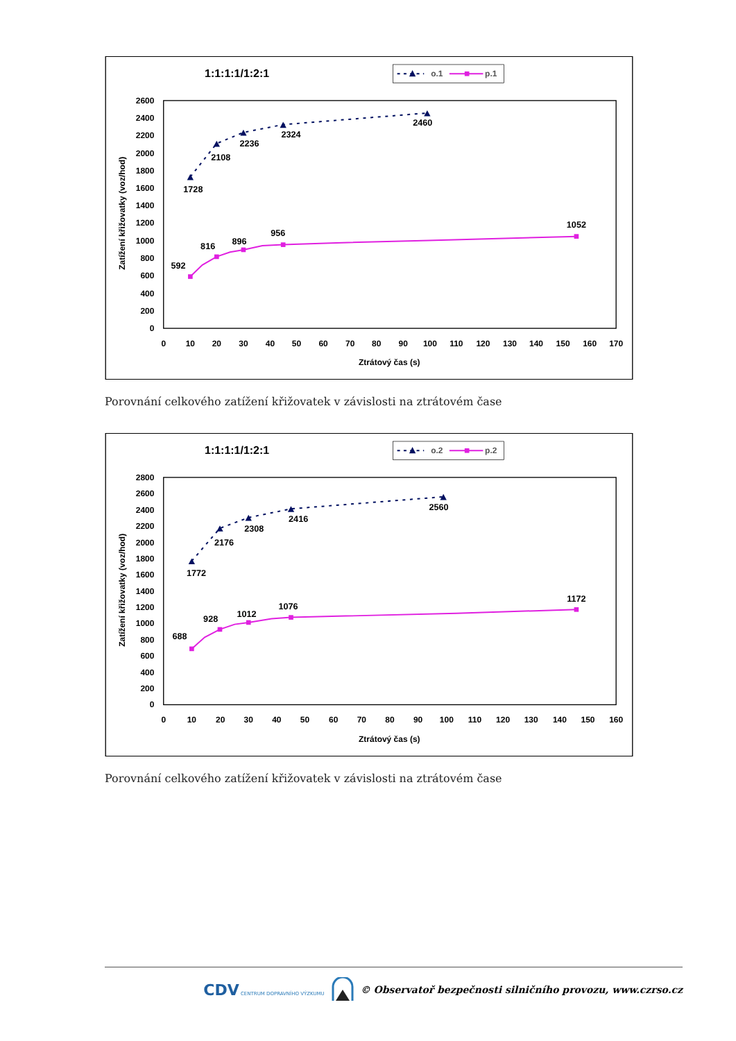1:1:1:1/1:2:1
o.1
p.1
2600
2400
2200
2000
1800
1600
1400
1200
1000
800
600
400
200
0
0
10
20
30
40
50
60
70
80
90
100
110
120
130
140
150
160
170
Ztrátový čas (s)
Zatížení křižovatky (voz/hod)
1728
2108
2236
2324
2460
592
816
896
956
1052
Porovnání celkového zatížení křižovatek v závislosti na ztrátovém čase
1:1:1:1/1:2:1
o.2
p.2
2800
2600
2400
2200
2000
1800
1600
1400
1200
1000
800
600
400
200
0
0
10
20
30
40
50
60
70
80
90
100
110
120
130
140
150
160
Ztrátový čas (s)
Zatížení křižovatky (voz/hod)
1772
2176
2308
2416
2560
688
928
1012
1076
1172
Porovnání celkového zatížení křižovatek v závislosti na ztrátovém čase
CDV CENTRUM DOPRAVNÍHO VÝZKUMU © Observatoř bezpečnosti silničního provozu, www.czrso.cz